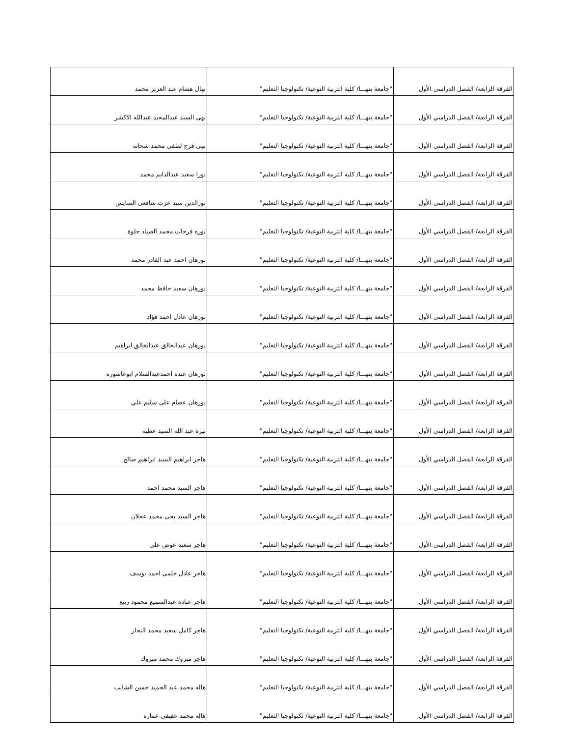| الفرقة الرابعة/ الفصل الدراسي الأول | "جامعة بنهـــا/ كلية التربية النوعية/ تكنولوجيا التعليم" | نهال هشام عبد العزيز محمد |
| الفرقة الرابعة/ الفصل الدراسي الأول | "جامعة بنهـــا/ كلية التربية النوعية/ تكنولوجيا التعليم" | نهى السيد عبدالمجيد عبدالله الاكشر |
| الفرقة الرابعة/ الفصل الدراسي الأول | "جامعة بنهـــا/ كلية التربية النوعية/ تكنولوجيا التعليم" | نهى فرج لطفى محمد شحاته |
| الفرقة الرابعة/ الفصل الدراسي الأول | "جامعة بنهـــا/ كلية التربية النوعية/ تكنولوجيا التعليم" | نورا سعيد عبدالدايم محمد |
| الفرقة الرابعة/ الفصل الدراسي الأول | "جامعة بنهـــا/ كلية التربية النوعية/ تكنولوجيا التعليم" | نورالدين سيد عزت شافعى السايس |
| الفرقة الرابعة/ الفصل الدراسي الأول | "جامعة بنهـــا/ كلية التربية النوعية/ تكنولوجيا التعليم" | نوره فرحات محمد الصياد حلوة |
| الفرقة الرابعة/ الفصل الدراسي الأول | "جامعة بنهـــا/ كلية التربية النوعية/ تكنولوجيا التعليم" | نورهان احمد عبد القادر محمد |
| الفرقة الرابعة/ الفصل الدراسي الأول | "جامعة بنهـــا/ كلية التربية النوعية/ تكنولوجيا التعليم" | نورهان سعيد حافظ محمد |
| الفرقة الرابعة/ الفصل الدراسي الأول | "جامعة بنهـــا/ كلية التربية النوعية/ تكنولوجيا التعليم" | نورهان عادل احمد فؤاد |
| الفرقة الرابعة/ الفصل الدراسي الأول | "جامعة بنهـــا/ كلية التربية النوعية/ تكنولوجيا التعليم" | نورهان عبدالخالق عبدالخالق ابراهيم |
| الفرقة الرابعة/ الفصل الدراسي الأول | "جامعة بنهـــا/ كلية التربية النوعية/ تكنولوجيا التعليم" | نورهان عبده احمدعبدالسلام ابوعاشوره |
| الفرقة الرابعة/ الفصل الدراسي الأول | "جامعة بنهـــا/ كلية التربية النوعية/ تكنولوجيا التعليم" | نورهان عصام على سليم علي |
| الفرقة الرابعة/ الفصل الدراسي الأول | "جامعة بنهـــا/ كلية التربية النوعية/ تكنولوجيا التعليم" | نيرة عبد الله السيد عطيه |
| الفرقة الرابعة/ الفصل الدراسي الأول | "جامعة بنهـــا/ كلية التربية النوعية/ تكنولوجيا التعليم" | هاجر ابراهيم السيد ابراهيم صالح |
| الفرقة الرابعة/ الفصل الدراسي الأول | "جامعة بنهـــا/ كلية التربية النوعية/ تكنولوجيا التعليم" | هاجر السيد محمد احمد |
| الفرقة الرابعة/ الفصل الدراسي الأول | "جامعة بنهـــا/ كلية التربية النوعية/ تكنولوجيا التعليم" | هاجر السيد يحى محمد عجلان |
| الفرقة الرابعة/ الفصل الدراسي الأول | "جامعة بنهـــا/ كلية التربية النوعية/ تكنولوجيا التعليم" | هاجر سعيد عوض على |
| الفرقة الرابعة/ الفصل الدراسي الأول | "جامعة بنهـــا/ كلية التربية النوعية/ تكنولوجيا التعليم" | هاجر عادل حلمى احمد يوسف |
| الفرقة الرابعة/ الفصل الدراسي الأول | "جامعة بنهـــا/ كلية التربية النوعية/ تكنولوجيا التعليم" | هاجر عبادة عبدالسميع محمود ربيع |
| الفرقة الرابعة/ الفصل الدراسي الأول | "جامعة بنهـــا/ كلية التربية النوعية/ تكنولوجيا التعليم" | هاجر كامل سعيد محمد النجار |
| الفرقة الرابعة/ الفصل الدراسي الأول | "جامعة بنهـــا/ كلية التربية النوعية/ تكنولوجيا التعليم" | هاجر مبروك محمد مبروك |
| الفرقة الرابعة/ الفصل الدراسي الأول | "جامعة بنهـــا/ كلية التربية النوعية/ تكنولوجيا التعليم" | هاله محمد عبد الحميد حسن الشايب |
| الفرقة الرابعة/ الفصل الدراسي الأول | "جامعة بنهـــا/ كلية التربية النوعية/ تكنولوجيا التعليم" | هاله محمد عفيفي عماره |